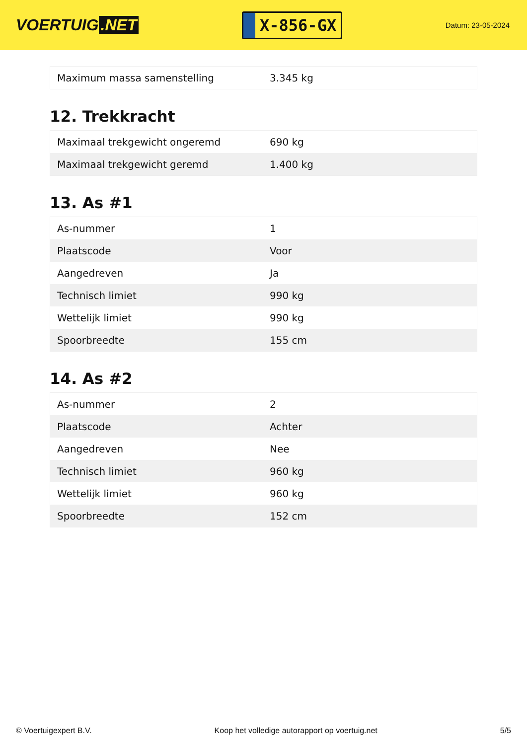VOERTUIG.NET
X-856-GX
Datum: 23-05-2024
| Maximum massa samenstelling | 3.345 kg |
12. Trekkracht
| Maximaal trekgewicht ongeremd | 690 kg |
| Maximaal trekgewicht geremd | 1.400 kg |
13. As #1
| As-nummer | 1 |
| Plaatscode | Voor |
| Aangedreven | Ja |
| Technisch limiet | 990 kg |
| Wettelijk limiet | 990 kg |
| Spoorbreedte | 155 cm |
14. As #2
| As-nummer | 2 |
| Plaatscode | Achter |
| Aangedreven | Nee |
| Technisch limiet | 960 kg |
| Wettelijk limiet | 960 kg |
| Spoorbreedte | 152 cm |
© Voertuigexpert B.V. Koop het volledige autorapport op voertuig.net 5/5